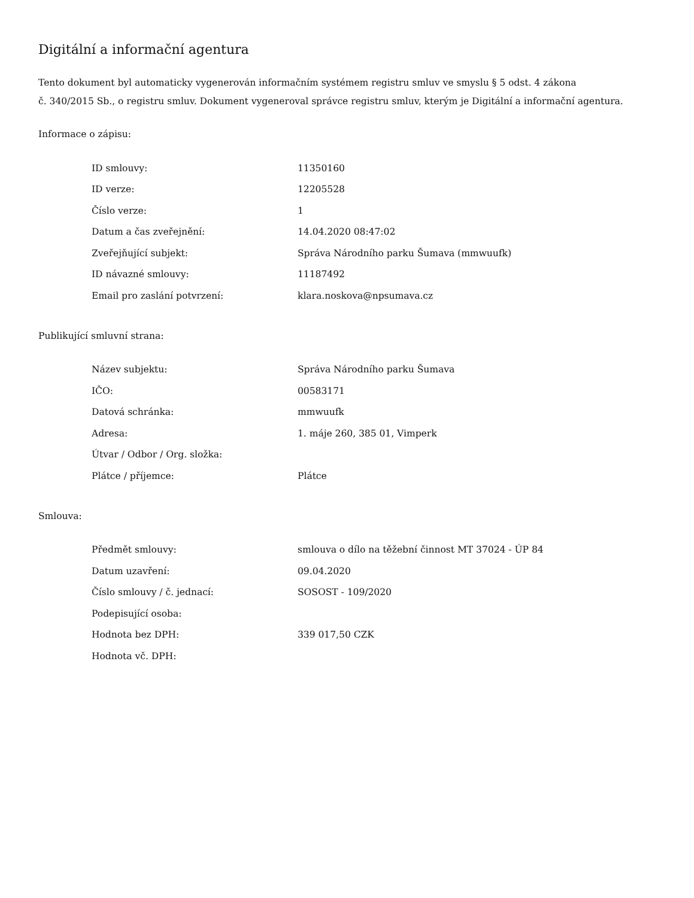Digitální a informační agentura
Tento dokument byl automaticky vygenerován informačním systémem registru smluv ve smyslu § 5 odst. 4 zákona
č. 340/2015 Sb., o registru smluv. Dokument vygeneroval správce registru smluv, kterým je Digitální a informační agentura.
Informace o zápisu:
| ID smlouvy: | 11350160 |
| ID verze: | 12205528 |
| Číslo verze: | 1 |
| Datum a čas zveřejnění: | 14.04.2020 08:47:02 |
| Zveřejňující subjekt: | Správa Národního parku Šumava (mmwuufk) |
| ID návazné smlouvy: | 11187492 |
| Email pro zaslání potvrzení: | klara.noskova@npsumava.cz |
Publikující smluvní strana:
| Název subjektu: | Správa Národního parku Šumava |
| IČO: | 00583171 |
| Datová schránka: | mmwuufk |
| Adresa: | 1. máje 260, 385 01, Vimperk |
| Útvar / Odbor / Org. složka: | |
| Plátce / příjemce: | Plátce |
Smlouva:
| Předmět smlouvy: | smlouva o dílo na těžební činnost MT 37024 - ÚP 84 |
| Datum uzavření: | 09.04.2020 |
| Číslo smlouvy / č. jednací: | SOSOST - 109/2020 |
| Podepisující osoba: | |
| Hodnota bez DPH: | 339 017,50 CZK |
| Hodnota vč. DPH: | |